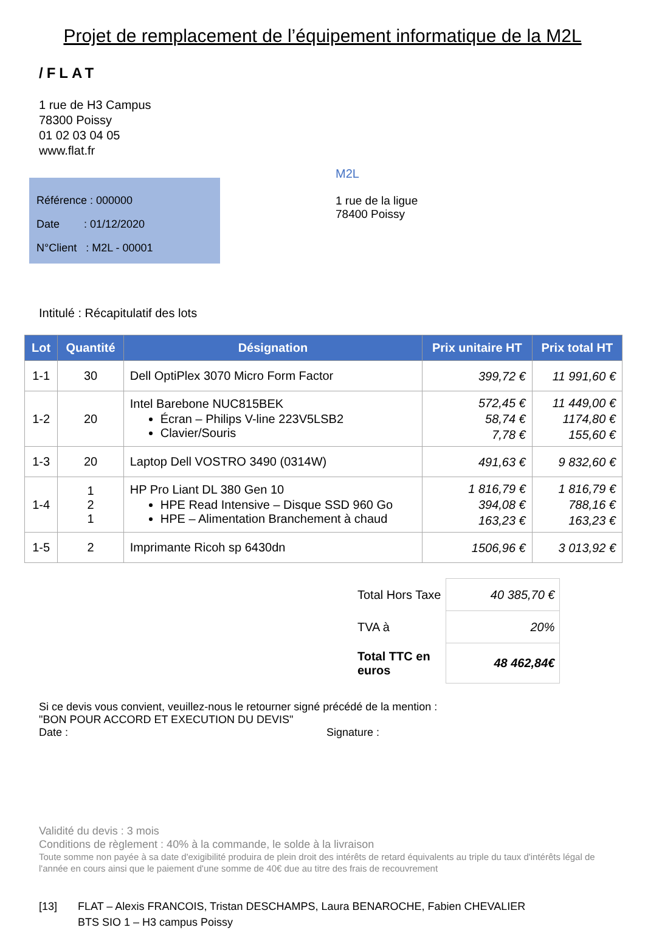Projet de remplacement de l’équipement informatique de la M2L
/FLAT
1 rue de H3 Campus
78300 Poissy
01 02 03 04 05
www.flat.fr
Référence : 000000
Date : 01/12/2020
N°Client : M2L - 00001
M2L
1 rue de la ligue
78400 Poissy
Intitulé : Récapitulatif des lots
| Lot | Quantité | Désignation | Prix unitaire HT | Prix total HT |
| --- | --- | --- | --- | --- |
| 1-1 | 30 | Dell OptiPlex 3070 Micro Form Factor | 399,72 € | 11 991,60 € |
| 1-2 | 20 | Intel Barebone NUC815BEK Écran – Philips V-line 223V5LSB2 Clavier/Souris | 572,45 € 58,74 € 7,78 € | 11 449,00 € 1174,80 € 155,60 € |
| 1-3 | 20 | Laptop Dell VOSTRO 3490 (0314W) | 491,63 € | 9 832,60 € |
| 1-4 | 1 2 1 | HP Pro Liant DL 380 Gen 10 HPE Read Intensive – Disque SSD 960 Go HPE – Alimentation Branchement à chaud | 1 816,79 € 394,08 € 163,23 € | 1 816,79 € 788,16 € 163,23 € |
| 1-5 | 2 | Imprimante Ricoh sp 6430dn | 1506,96 € | 3 013,92 € |
| Total Hors Taxe | 40 385,70 € |
| TVA à | 20% |
| Total TTC en euros | 48 462,84€ |
Si ce devis vous convient, veuillez-nous le retourner signé précédé de la mention :
"BON POUR ACCORD ET EXECUTION DU DEVIS"
Date : Signature :
Validité du devis : 3 mois
Conditions de règlement : 40% à la commande, le solde à la livraison
Toute somme non payée à sa date d'exigibilité produira de plein droit des intérêts de retard équivalents au triple du taux d'intérêts légal de l'année en cours ainsi que le paiement d'une somme de 40€ due au titre des frais de recouvrement
[13] FLAT – Alexis FRANCOIS, Tristan DESCHAMPS, Laura BENAROCHE, Fabien CHEVALIER
BTS SIO 1 – H3 campus Poissy